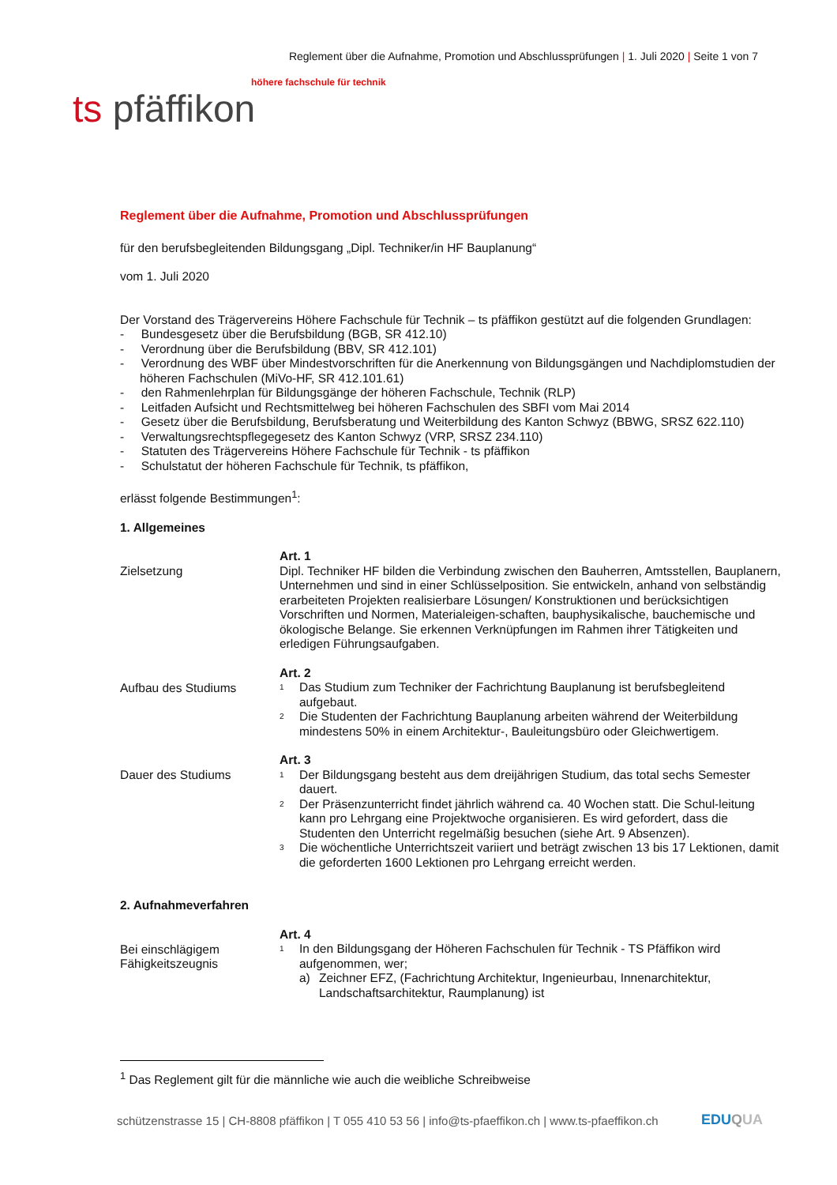Reglement über die Aufnahme, Promotion und Abschlussprüfungen | 1. Juli 2020 | Seite 1 von 7
höhere fachschule für technik
ts pfäffikon
Reglement über die Aufnahme, Promotion und Abschlussprüfungen
für den berufsbegleitenden Bildungsgang „Dipl. Techniker/in HF Bauplanung“
vom 1. Juli 2020
Der Vorstand des Trägervereins Höhere Fachschule für Technik – ts pfäffikon gestützt auf die folgenden Grundlagen:
- Bundesgesetz über die Berufsbildung (BGB, SR 412.10)
- Verordnung über die Berufsbildung (BBV, SR 412.101)
- Verordnung des WBF über Mindestvorschriften für die Anerkennung von Bildungsgängen und Nachdiplomstudien der höheren Fachschulen (MiVo-HF, SR 412.101.61)
- den Rahmenlehrplan für Bildungsgänge der höheren Fachschule, Technik (RLP)
- Leitfaden Aufsicht und Rechtsmittelweg bei höheren Fachschulen des SBFI vom Mai 2014
- Gesetz über die Berufsbildung, Berufsberatung und Weiterbildung des Kanton Schwyz (BBWG, SRSZ 622.110)
- Verwaltungsrechtspflegegesetz des Kanton Schwyz (VRP, SRSZ 234.110)
- Statuten des Trägervereins Höhere Fachschule für Technik - ts pfäffikon
- Schulstatut der höheren Fachschule für Technik, ts pfäffikon,
erlässt folgende Bestimmungen<sup>1</sup>:
1. Allgemeines
Zielsetzung
Art. 1
Dipl. Techniker HF bilden die Verbindung zwischen den Bauherren, Amtsstellen, Bauplanern, Unternehmen und sind in einer Schlüsselposition. Sie entwickeln, anhand von selbständig erarbeiteten Projekten realisierbare Lösungen/ Konstruktionen und berücksichtigen Vorschriften und Normen, Materialeigen-schaften, bauphysikalische, bauchemische und ökologische Belange. Sie erkennen Verknüpfungen im Rahmen ihrer Tätigkeiten und erledigen Führungsaufgaben.
Aufbau des Studiums
Art. 2
<sup>1</sup>
Das Studium zum Techniker der Fachrichtung Bauplanung ist berufsbegleitend aufgebaut.
<sup>2</sup>
Die Studenten der Fachrichtung Bauplanung arbeiten während der Weiterbildung mindestens 50% in einem Architektur-, Bauleitungsbüro oder Gleichwertigem.
Dauer des Studiums
Art. 3
<sup>1</sup>
Der Bildungsgang besteht aus dem dreijährigen Studium, das total sechs Semester dauert.
<sup>2</sup>
Der Präsenzunterricht findet jährlich während ca. 40 Wochen statt. Die Schul-leitung kann pro Lehrgang eine Projektwoche organisieren. Es wird gefordert, dass die Studenten den Unterricht regelmäßig besuchen (siehe Art. 9 Absenzen).
<sup>3</sup>
Die wöchentliche Unterrichtszeit variiert und beträgt zwischen 13 bis 17 Lektionen, damit die geforderten 1600 Lektionen pro Lehrgang erreicht werden.
2. Aufnahmeverfahren
Bei einschlägigem
Fähigkeitszeugnis
Art. 4
<sup>1</sup>
In den Bildungsgang der Höheren Fachschulen für Technik - TS Pfäffikon wird aufgenommen, wer;
a) Zeichner EFZ, (Fachrichtung Architektur, Ingenieurbau, Innenarchitektur, Landschaftsarchitektur, Raumplanung) ist
<sup>1</sup> Das Reglement gilt für die männliche wie auch die weibliche Schreibweise
schützenstrasse 15 | CH-8808 pfäffikon | T 055 410 53 56 | info@ts-pfaeffikon.ch | www.ts-pfaeffikon.ch
EDUQUA